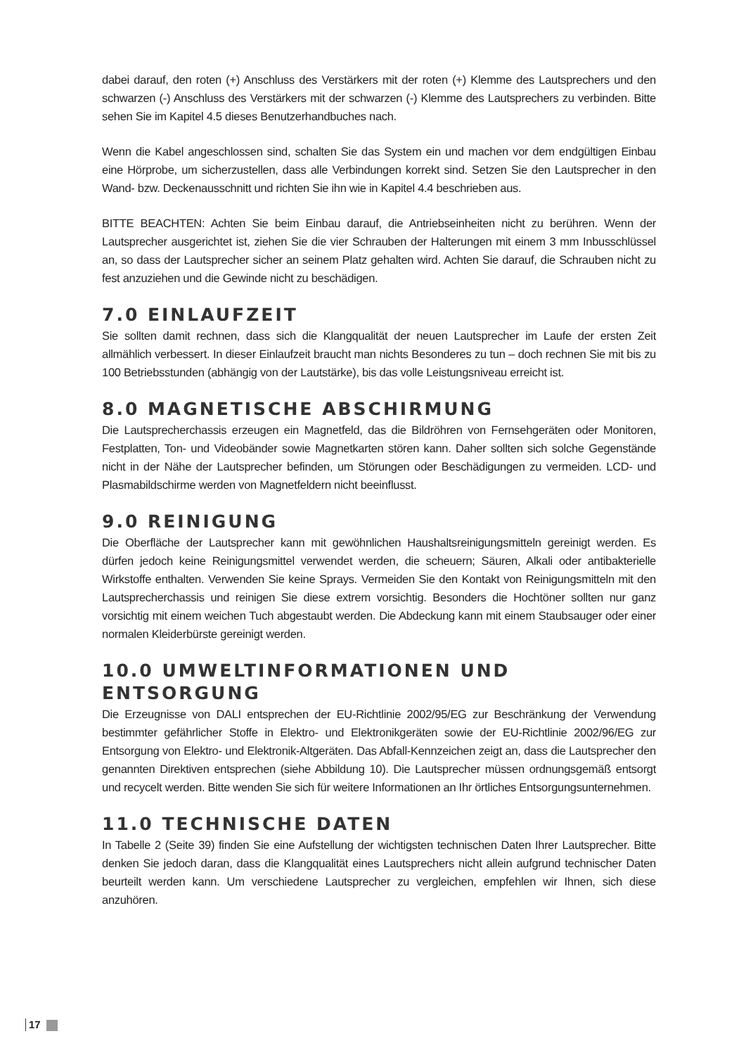dabei darauf, den roten (+) Anschluss des Verstärkers mit der roten (+) Klemme des Lautsprechers und den schwarzen (-) Anschluss des Verstärkers mit der schwarzen (-) Klemme des Lautsprechers zu verbinden. Bitte sehen Sie im Kapitel 4.5 dieses Benutzerhandbuches nach.
Wenn die Kabel angeschlossen sind, schalten Sie das System ein und machen vor dem endgültigen Einbau eine Hörprobe, um sicherzustellen, dass alle Verbindungen korrekt sind. Setzen Sie den Lautsprecher in den Wand- bzw. Deckenausschnitt und richten Sie ihn wie in Kapitel 4.4 beschrieben aus.
BITTE BEACHTEN: Achten Sie beim Einbau darauf, die Antriebseinheiten nicht zu berühren. Wenn der Lautsprecher ausgerichtet ist, ziehen Sie die vier Schrauben der Halterungen mit einem 3 mm Inbusschlüssel an, so dass der Lautsprecher sicher an seinem Platz gehalten wird. Achten Sie darauf, die Schrauben nicht zu fest anzuziehen und die Gewinde nicht zu beschädigen.
7.0 EINLAUFZEIT
Sie sollten damit rechnen, dass sich die Klangqualität der neuen Lautsprecher im Laufe der ersten Zeit allmählich verbessert. In dieser Einlaufzeit braucht man nichts Besonderes zu tun – doch rechnen Sie mit bis zu 100 Betriebsstunden (abhängig von der Lautstärke), bis das volle Leistungsniveau erreicht ist.
8.0 MAGNETISCHE ABSCHIRMUNG
Die Lautsprecherchassis erzeugen ein Magnetfeld, das die Bildröhren von Fernsehgeräten oder Monitoren, Festplatten, Ton- und Videobänder sowie Magnetkarten stören kann. Daher sollten sich solche Gegenstände nicht in der Nähe der Lautsprecher befinden, um Störungen oder Beschädigungen zu vermeiden. LCD- und Plasmabildschirme werden von Magnetfeldern nicht beeinflusst.
9.0 REINIGUNG
Die Oberfläche der Lautsprecher kann mit gewöhnlichen Haushaltsreinigungsmitteln gereinigt werden. Es dürfen jedoch keine Reinigungsmittel verwendet werden, die scheuern; Säuren, Alkali oder antibakterielle Wirkstoffe enthalten. Verwenden Sie keine Sprays. Vermeiden Sie den Kontakt von Reinigungsmitteln mit den Lautsprecherchassis und reinigen Sie diese extrem vorsichtig. Besonders die Hochtöner sollten nur ganz vorsichtig mit einem weichen Tuch abgestaubt werden. Die Abdeckung kann mit einem Staubsauger oder einer normalen Kleiderbürste gereinigt werden.
10.0 UMWELTINFORMATIONEN UND
ENTSORGUNG
Die Erzeugnisse von DALI entsprechen der EU-Richtlinie 2002/95/EG zur Beschränkung der Verwendung bestimmter gefährlicher Stoffe in Elektro- und Elektronikgeräten sowie der EU-Richtlinie 2002/96/EG zur Entsorgung von Elektro- und Elektronik-Altgeräten. Das Abfall-Kennzeichen zeigt an, dass die Lautsprecher den genannten Direktiven entsprechen (siehe Abbildung 10). Die Lautsprecher müssen ordnungsgemäß entsorgt und recycelt werden. Bitte wenden Sie sich für weitere Informationen an Ihr örtliches Entsorgungsunternehmen.
11.0 TECHNISCHE DATEN
In Tabelle 2 (Seite 39) finden Sie eine Aufstellung der wichtigsten technischen Daten Ihrer Lautsprecher. Bitte denken Sie jedoch daran, dass die Klangqualität eines Lautsprechers nicht allein aufgrund technischer Daten beurteilt werden kann. Um verschiedene Lautsprecher zu vergleichen, empfehlen wir Ihnen, sich diese anzuhören.
17